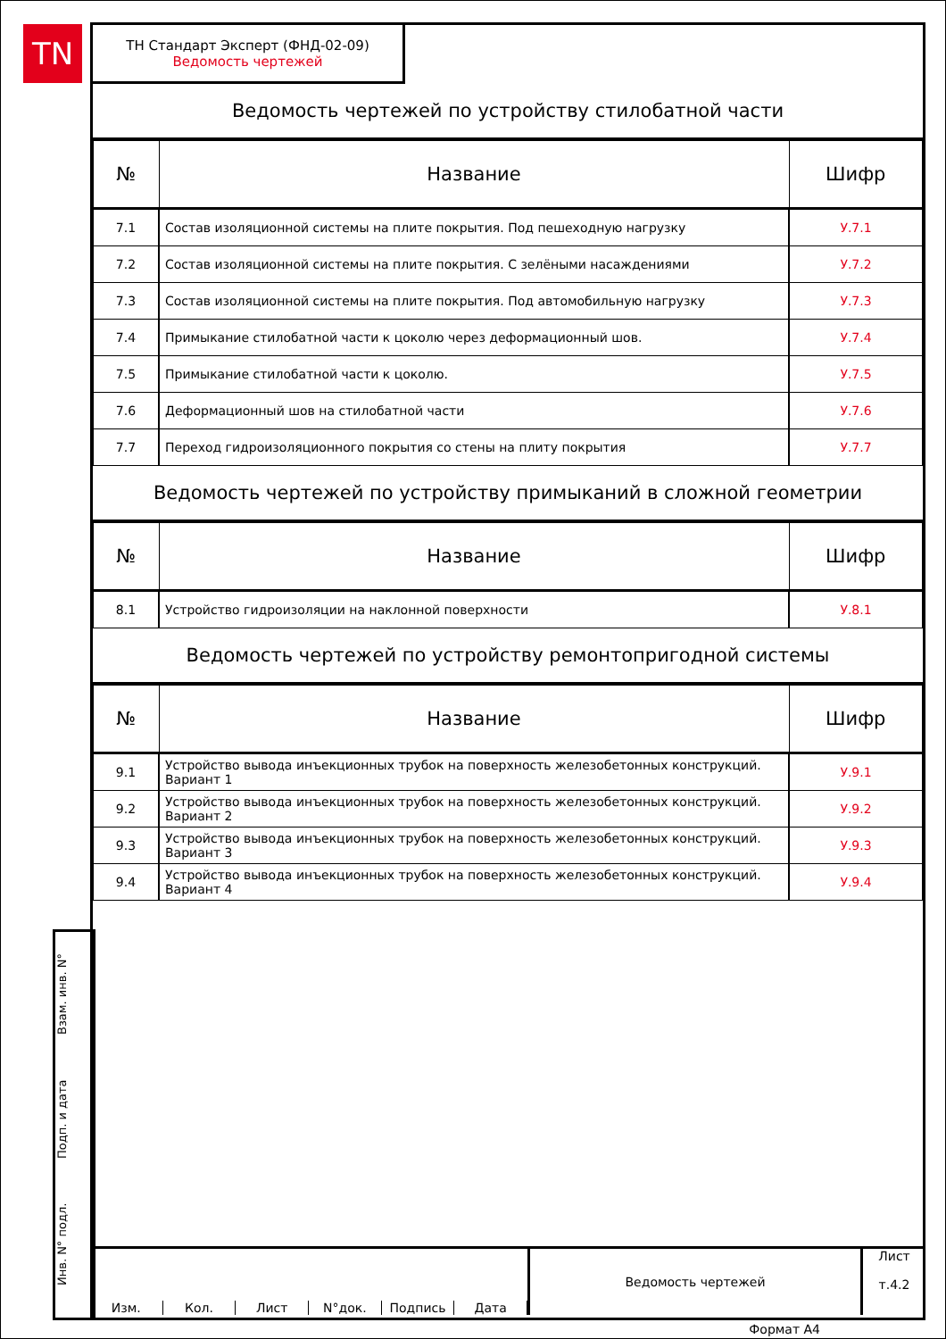TN
ТН Стандарт Эксперт (ФНД-02-09)
Ведомость чертежей
Ведомость чертежей по устройству стилобатной части
| № | Название | Шифр |
| --- | --- | --- |
| 7.1 | Состав изоляционной системы на плите покрытия. Под пешеходную нагрузку | У.7.1 |
| 7.2 | Состав изоляционной системы на плите покрытия. С зелёными насаждениями | У.7.2 |
| 7.3 | Состав изоляционной системы на плите покрытия. Под автомобильную нагрузку | У.7.3 |
| 7.4 | Примыкание стилобатной части к цоколю через деформационный шов. | У.7.4 |
| 7.5 | Примыкание стилобатной части к цоколю. | У.7.5 |
| 7.6 | Деформационный шов на стилобатной части | У.7.6 |
| 7.7 | Переход гидроизоляционного покрытия со стены на плиту покрытия | У.7.7 |
Ведомость чертежей по устройству примыканий в сложной геометрии
| № | Название | Шифр |
| --- | --- | --- |
| 8.1 | Устройство гидроизоляции на наклонной поверхности | У.8.1 |
Ведомость чертежей по устройству ремонтопригодной системы
| № | Название | Шифр |
| --- | --- | --- |
| 9.1 | Устройство вывода инъекционных трубок на поверхность железобетонных конструкций. Вариант 1 | У.9.1 |
| 9.2 | Устройство вывода инъекционных трубок на поверхность железобетонных конструкций. Вариант 2 | У.9.2 |
| 9.3 | Устройство вывода инъекционных трубок на поверхность железобетонных конструкций. Вариант 3 | У.9.3 |
| 9.4 | Устройство вывода инъекционных трубок на поверхность железобетонных конструкций. Вариант 4 | У.9.4 |
Взам. инв. N°
Подп. и дата
Инв. N° подл.
Изм. Кол. Лист N°док. Подпись Дата
Ведомость чертежей
Лист
т.4.2
Формат А4